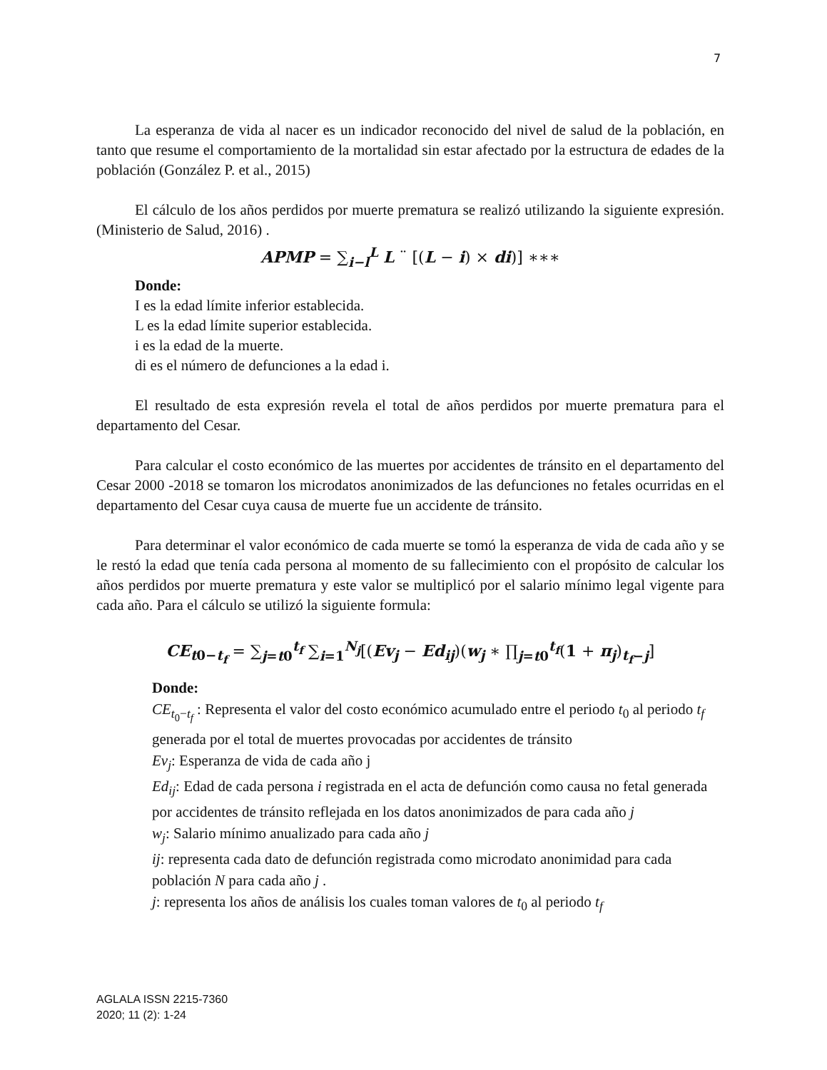7
La esperanza de vida al nacer es un indicador reconocido del nivel de salud de la población, en tanto que resume el comportamiento de la mortalidad sin estar afectado por la estructura de edades de la población (González P. et al., 2015)
El cálculo de los años perdidos por muerte prematura se realizó utilizando la siguiente expresión. (Ministerio de Salud, 2016) .
APMP = ∑<sub>i−l</sub><sup>L</sup> L ¨ [(L − i) × di)] ∗∗∗
Donde:
I es la edad límite inferior establecida.
L es la edad límite superior establecida.
i es la edad de la muerte.
di es el número de defunciones a la edad i.
El resultado de esta expresión revela el total de años perdidos por muerte prematura para el departamento del Cesar.
Para calcular el costo económico de las muertes por accidentes de tránsito en el departamento del Cesar 2000 -2018 se tomaron los microdatos anonimizados de las defunciones no fetales ocurridas en el departamento del Cesar cuya causa de muerte fue un accidente de tránsito.
Para determinar el valor económico de cada muerte se tomó la esperanza de vida de cada año y se le restó la edad que tenía cada persona al momento de su fallecimiento con el propósito de calcular los años perdidos por muerte prematura y este valor se multiplicó por el salario mínimo legal vigente para cada año. Para el cálculo se utilizó la siguiente formula:
CE<sub>t0−t<sub>f</sub></sub> = ∑<sub>j=t0</sub><sup>t<sub>f</sub></sup> ∑<sub>i=1</sub><sup>N<sub>j</sub></sup>[(Ev<sub>j</sub> − Ed<sub>ij</sub>)(w<sub>j</sub> ∗ ∏<sub>j=t0</sub><sup>t<sub>f</sub></sup>(1 + π<sub>j</sub>)<sub>t<sub>f</sub>−j</sub>]
Donde:
CE<sub>t<sub>0</sub>−t<sub>f</sub></sub> : Representa el valor del costo económico acumulado entre el periodo t<sub>0</sub> al periodo t<sub>f</sub> generada por el total de muertes provocadas por accidentes de tránsito
Ev<sub>j</sub>: Esperanza de vida de cada año j
Ed<sub>ij</sub>: Edad de cada persona i registrada en el acta de defunción como causa no fetal generada por accidentes de tránsito reflejada en los datos anonimizados de para cada año j
w<sub>j</sub>: Salario mínimo anualizado para cada año j
ij: representa cada dato de defunción registrada como microdato anonimidad para cada población N para cada año j .
j: representa los años de análisis los cuales toman valores de t<sub>0</sub> al periodo t<sub>f</sub>
AGLALA ISSN 2215-7360
2020; 11 (2): 1-24